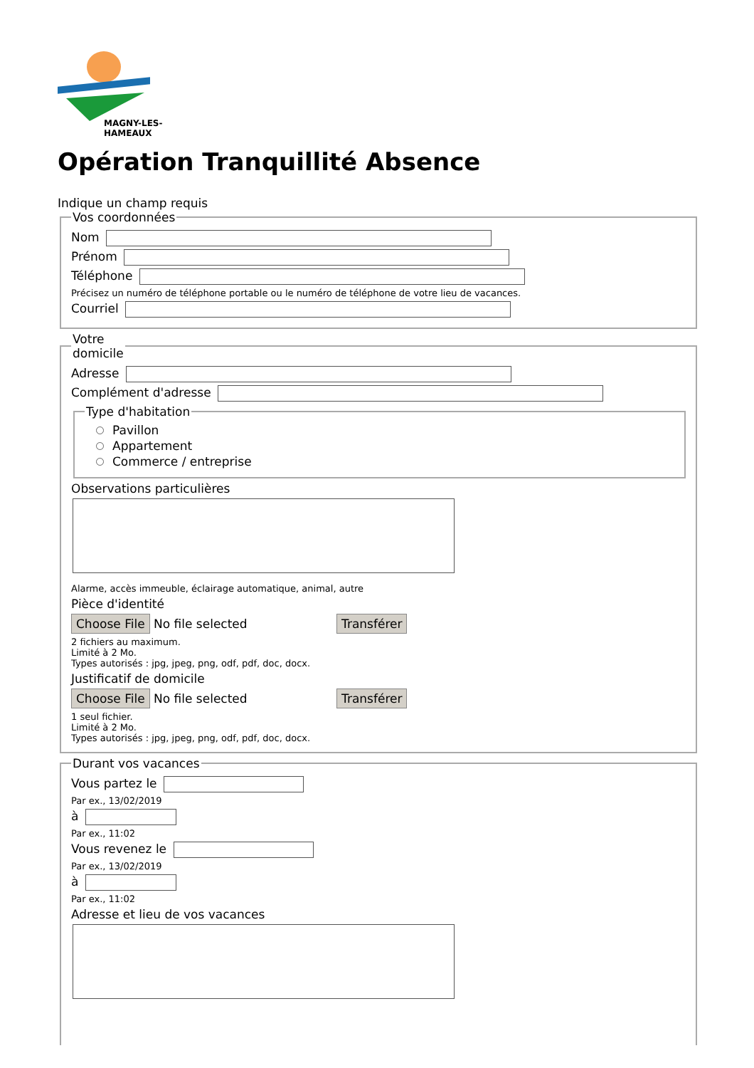MAGNY-LES-HAMEAUX
Opération Tranquillité Absence
Indique un champ requis
Vos coordonnées
Nom
Prénom
Téléphone
Précisez un numéro de téléphone portable ou le numéro de téléphone de votre lieu de vacances.
Courriel
Votre
domicile
Adresse
Complément d'adresse
Type d'habitation
Pavillon
Appartement
Commerce / entreprise
Observations particulières
Alarme, accès immeuble, éclairage automatique, animal, autre
Pièce d'identité
Choose File No file selected Transférer
2 fichiers au maximum.
Limité à 2 Mo.
Types autorisés : jpg, jpeg, png, odf, pdf, doc, docx.
Justificatif de domicile
Choose File No file selected Transférer
1 seul fichier.
Limité à 2 Mo.
Types autorisés : jpg, jpeg, png, odf, pdf, doc, docx.
Durant vos vacances
Vous partez le
Par ex., 13/02/2019
à
Par ex., 11:02
Vous revenez le
Par ex., 13/02/2019
à
Par ex., 11:02
Adresse et lieu de vos vacances